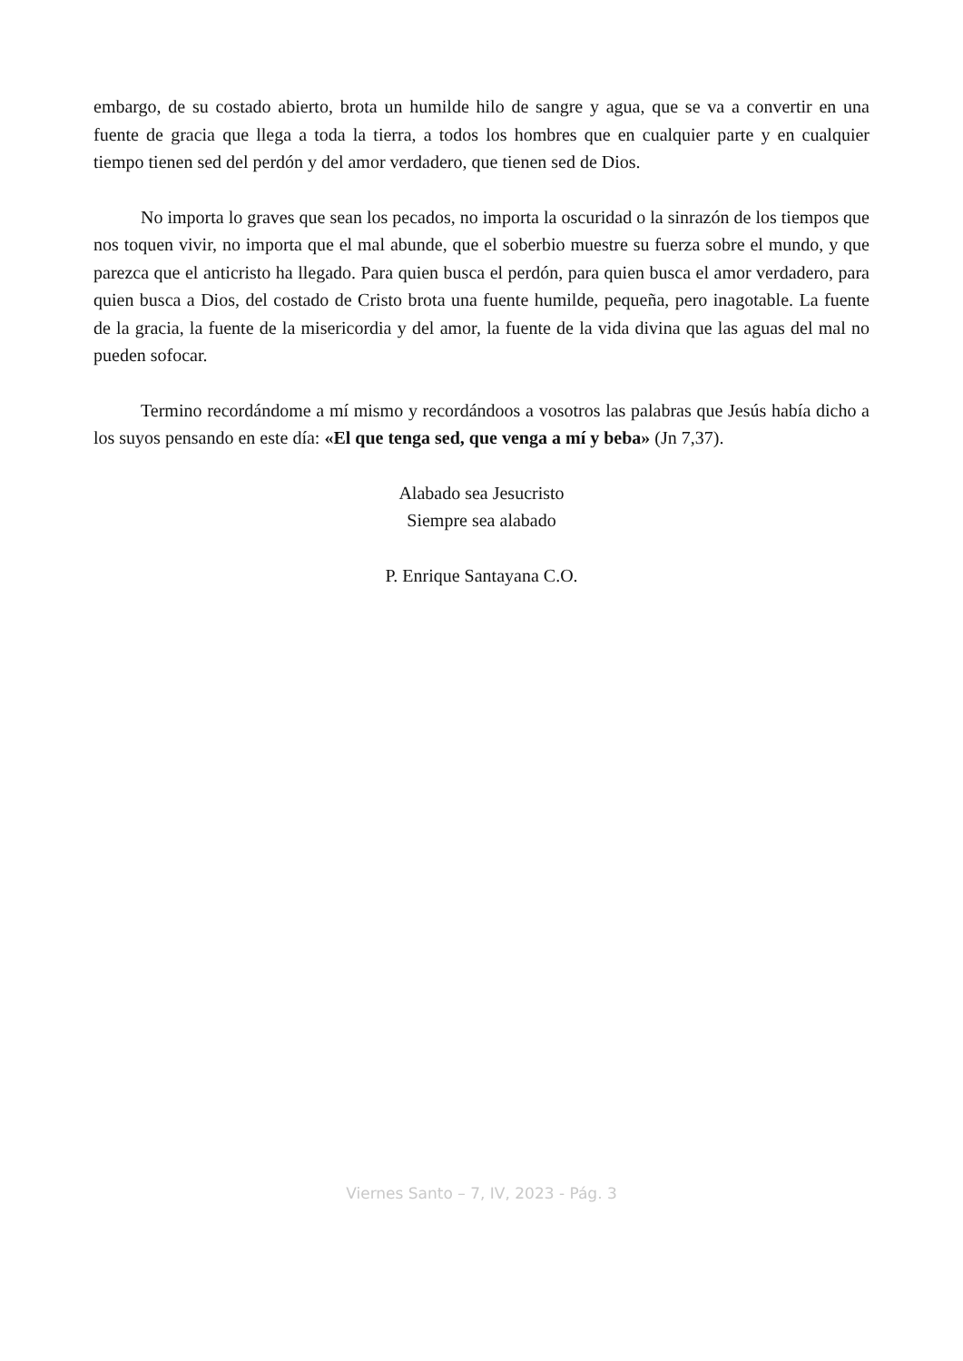embargo, de su costado abierto, brota un humilde hilo de sangre y agua, que se va a convertir en una fuente de gracia que llega a toda la tierra, a todos los hombres que en cualquier parte y en cualquier tiempo tienen sed del perdón y del amor verdadero, que tienen sed de Dios.
No importa lo graves que sean los pecados, no importa la oscuridad o la sinrazón de los tiempos que nos toquen vivir, no importa que el mal abunde, que el soberbio muestre su fuerza sobre el mundo, y que parezca que el anticristo ha llegado. Para quien busca el perdón, para quien busca el amor verdadero, para quien busca a Dios, del costado de Cristo brota una fuente humilde, pequeña, pero inagotable. La fuente de la gracia, la fuente de la misericordia y del amor, la fuente de la vida divina que las aguas del mal no pueden sofocar.
Termino recordándome a mí mismo y recordándoos a vosotros las palabras que Jesús había dicho a los suyos pensando en este día: «El que tenga sed, que venga a mí y beba» (Jn 7,37).
Alabado sea Jesucristo
Siempre sea alabado
P. Enrique Santayana C.O.
Viernes Santo – 7, IV, 2023 - Pág. 3